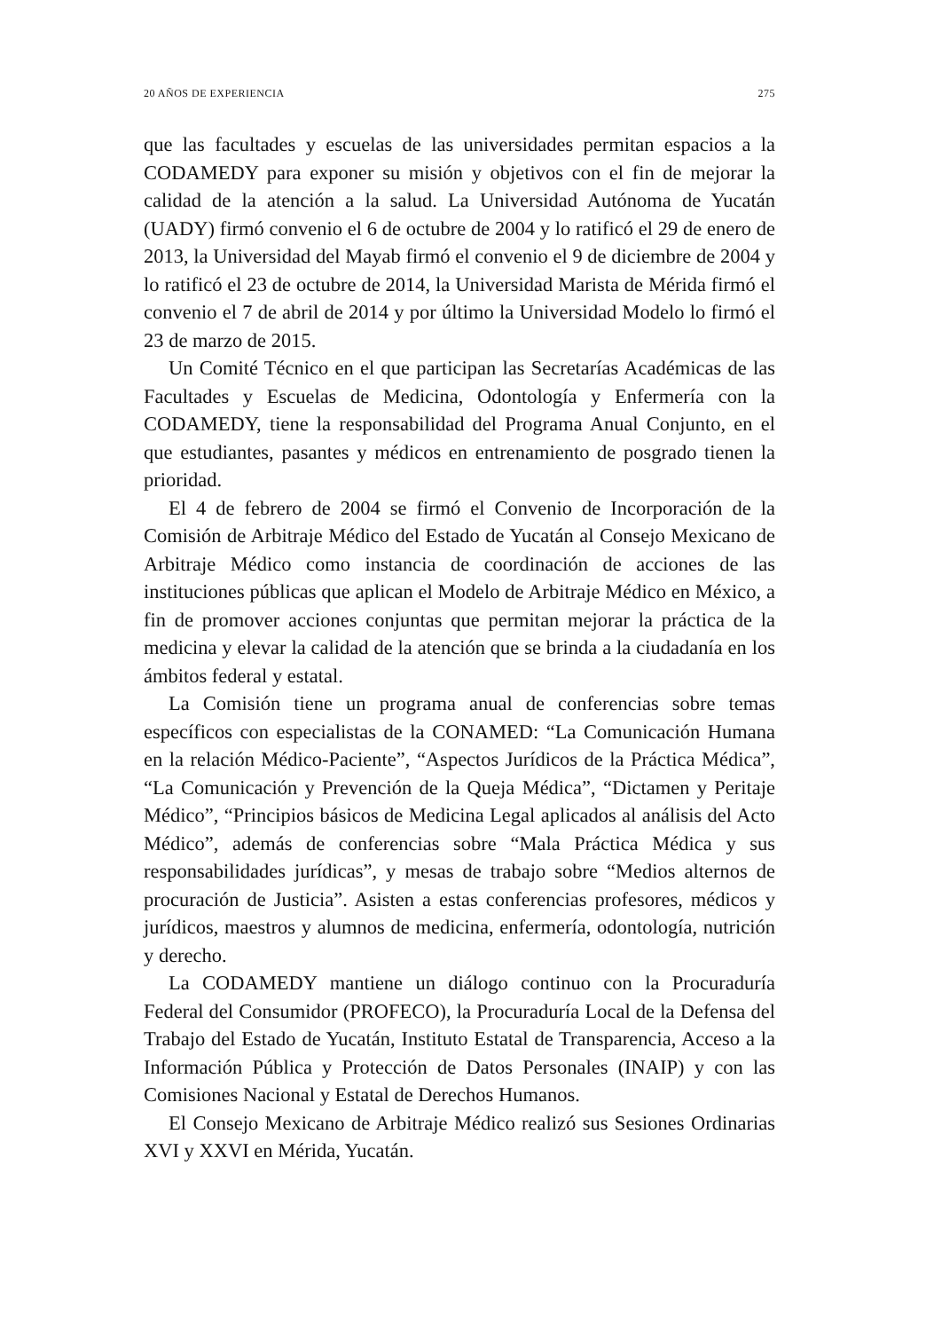20 AÑOS DE EXPERIENCIA 275
que las facultades y escuelas de las universidades permitan espacios a la CODAMEDY para exponer su misión y objetivos con el fin de mejorar la calidad de la atención a la salud. La Universidad Autónoma de Yucatán (UADY) firmó convenio el 6 de octubre de 2004 y lo ratificó el 29 de enero de 2013, la Universidad del Mayab firmó el convenio el 9 de diciembre de 2004 y lo ratificó el 23 de octubre de 2014, la Universidad Marista de Mérida firmó el convenio el 7 de abril de 2014 y por último la Universidad Modelo lo firmó el 23 de marzo de 2015.
Un Comité Técnico en el que participan las Secretarías Académicas de las Facultades y Escuelas de Medicina, Odontología y Enfermería con la CODAMEDY, tiene la responsabilidad del Programa Anual Conjunto, en el que estudiantes, pasantes y médicos en entrenamiento de posgrado tienen la prioridad.
El 4 de febrero de 2004 se firmó el Convenio de Incorporación de la Comisión de Arbitraje Médico del Estado de Yucatán al Consejo Mexicano de Arbitraje Médico como instancia de coordinación de acciones de las instituciones públicas que aplican el Modelo de Arbitraje Médico en México, a fin de promover acciones conjuntas que permitan mejorar la práctica de la medicina y elevar la calidad de la atención que se brinda a la ciudadanía en los ámbitos federal y estatal.
La Comisión tiene un programa anual de conferencias sobre temas específicos con especialistas de la CONAMED: “La Comunicación Humana en la relación Médico-Paciente”, “Aspectos Jurídicos de la Práctica Médica”, “La Comunicación y Prevención de la Queja Médica”, “Dictamen y Peritaje Médico”, “Principios básicos de Medicina Legal aplicados al análisis del Acto Médico”, además de conferencias sobre “Mala Práctica Médica y sus responsabilidades jurídicas”, y mesas de trabajo sobre “Medios alternos de procuración de Justicia”. Asisten a estas conferencias profesores, médicos y jurídicos, maestros y alumnos de medicina, enfermería, odontología, nutrición y derecho.
La CODAMEDY mantiene un diálogo continuo con la Procuraduría Federal del Consumidor (PROFECO), la Procuraduría Local de la Defensa del Trabajo del Estado de Yucatán, Instituto Estatal de Transparencia, Acceso a la Información Pública y Protección de Datos Personales (INAIP) y con las Comisiones Nacional y Estatal de Derechos Humanos.
El Consejo Mexicano de Arbitraje Médico realizó sus Sesiones Ordinarias XVI y XXVI en Mérida, Yucatán.